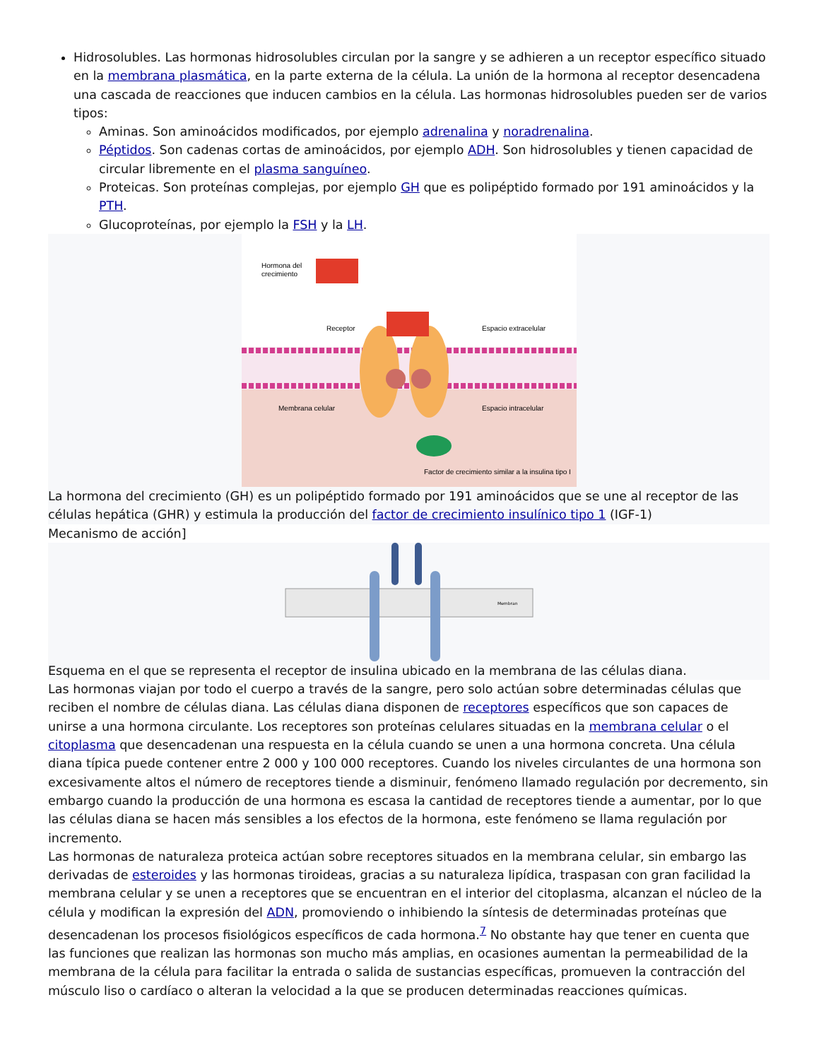Hidrosolubles. Las hormonas hidrosolubles circulan por la sangre y se adhieren a un receptor específico situado en la membrana plasmática, en la parte externa de la célula. La unión de la hormona al receptor desencadena una cascada de reacciones que inducen cambios en la célula. Las hormonas hidrosolubles pueden ser de varios tipos:
Aminas. Son aminoácidos modificados, por ejemplo adrenalina y noradrenalina.
Péptidos. Son cadenas cortas de aminoácidos, por ejemplo ADH. Son hidrosolubles y tienen capacidad de circular libremente en el plasma sanguíneo.
Proteicas. Son proteínas complejas, por ejemplo GH que es polipéptido formado por 191 aminoácidos y la PTH.
Glucoproteínas, por ejemplo la FSH y la LH.
Hormona del
crecimiento
Receptor
Espacio extracelular
Membrana celular
Espacio intracelular
Factor de crecimiento similar a la insulina tipo I
La hormona del crecimiento (GH) es un polipéptido formado por 191 aminoácidos que se une al receptor de las células hepática (GHR) y estimula la producción del factor de crecimiento insulínico tipo 1 (IGF-1)
Mecanismo de acción]
Membran
Esquema en el que se representa el receptor de insulina ubicado en la membrana de las células diana.
Las hormonas viajan por todo el cuerpo a través de la sangre, pero solo actúan sobre determinadas células que reciben el nombre de células diana. Las células diana disponen de receptores específicos que son capaces de unirse a una hormona circulante. Los receptores son proteínas celulares situadas en la membrana celular o el citoplasma que desencadenan una respuesta en la célula cuando se unen a una hormona concreta. Una célula diana típica puede contener entre 2 000 y 100 000 receptores. Cuando los niveles circulantes de una hormona son excesivamente altos el número de receptores tiende a disminuir, fenómeno llamado regulación por decremento, sin embargo cuando la producción de una hormona es escasa la cantidad de receptores tiende a aumentar, por lo que las células diana se hacen más sensibles a los efectos de la hormona, este fenómeno se llama regulación por incremento.
Las hormonas de naturaleza proteica actúan sobre receptores situados en la membrana celular, sin embargo las derivadas de esteroides y las hormonas tiroideas, gracias a su naturaleza lipídica, traspasan con gran facilidad la membrana celular y se unen a receptores que se encuentran en el interior del citoplasma, alcanzan el núcleo de la célula y modifican la expresión del ADN, promoviendo o inhibiendo la síntesis de determinadas proteínas que desencadenan los procesos fisiológicos específicos de cada hormona.<sup>7</sup> No obstante hay que tener en cuenta que las funciones que realizan las hormonas son mucho más amplias, en ocasiones aumentan la permeabilidad de la membrana de la célula para facilitar la entrada o salida de sustancias específicas, promueven la contracción del músculo liso o cardíaco o alteran la velocidad a la que se producen determinadas reacciones químicas.